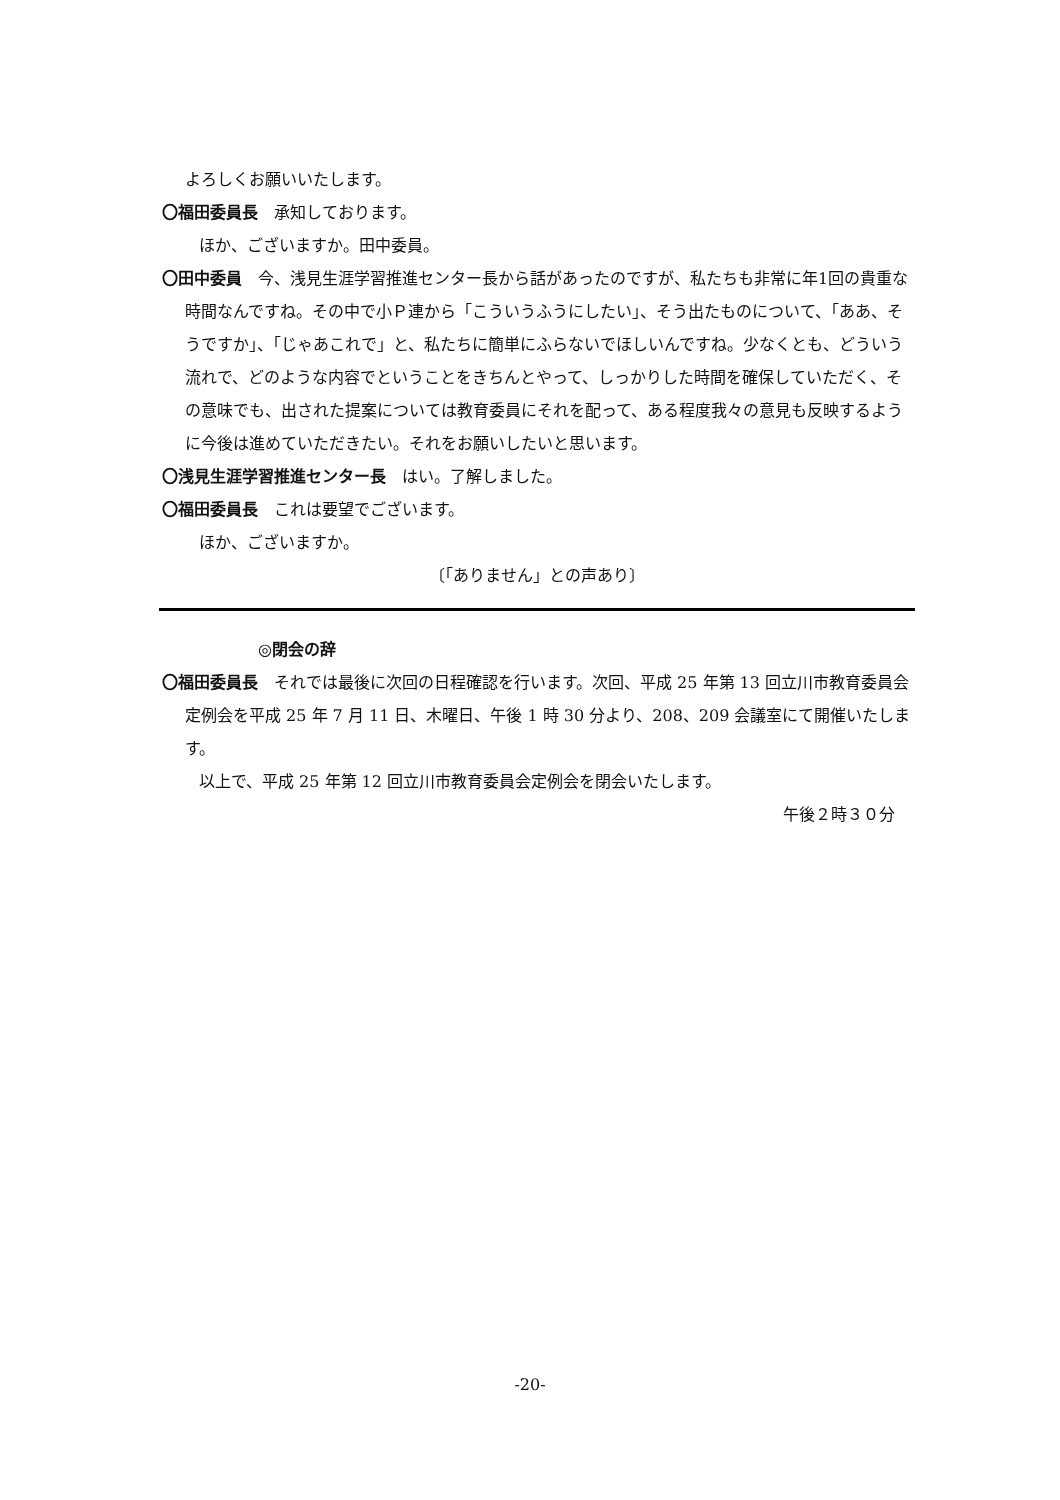よろしくお願いいたします。
〇福田委員長　承知しております。
ほか、ございますか。田中委員。
〇田中委員　今、浅見生涯学習推進センター長から話があったのですが、私たちも非常に年1回の貴重な時間なんですね。その中で小Ｐ連から「こういうふうにしたい」、そう出たものについて、「ああ、そうですか」、「じゃあこれで」と、私たちに簡単にふらないでほしいんですね。少なくとも、どういう流れで、どのような内容でということをきちんとやって、しっかりした時間を確保していただく、その意味でも、出された提案については教育委員にそれを配って、ある程度我々の意見も反映するように今後は進めていただきたい。それをお願いしたいと思います。
〇浅見生涯学習推進センター長　はい。了解しました。
〇福田委員長　これは要望でございます。
ほか、ございますか。
〔「ありません」との声あり〕
◎閉会の辞
〇福田委員長　それでは最後に次回の日程確認を行います。次回、平成 25 年第 13 回立川市教育委員会定例会を平成 25 年 7 月 11 日、木曜日、午後 1 時 30 分より、208、209 会議室にて開催いたします。
以上で、平成 25 年第 12 回立川市教育委員会定例会を閉会いたします。
午後２時３０分
-20-